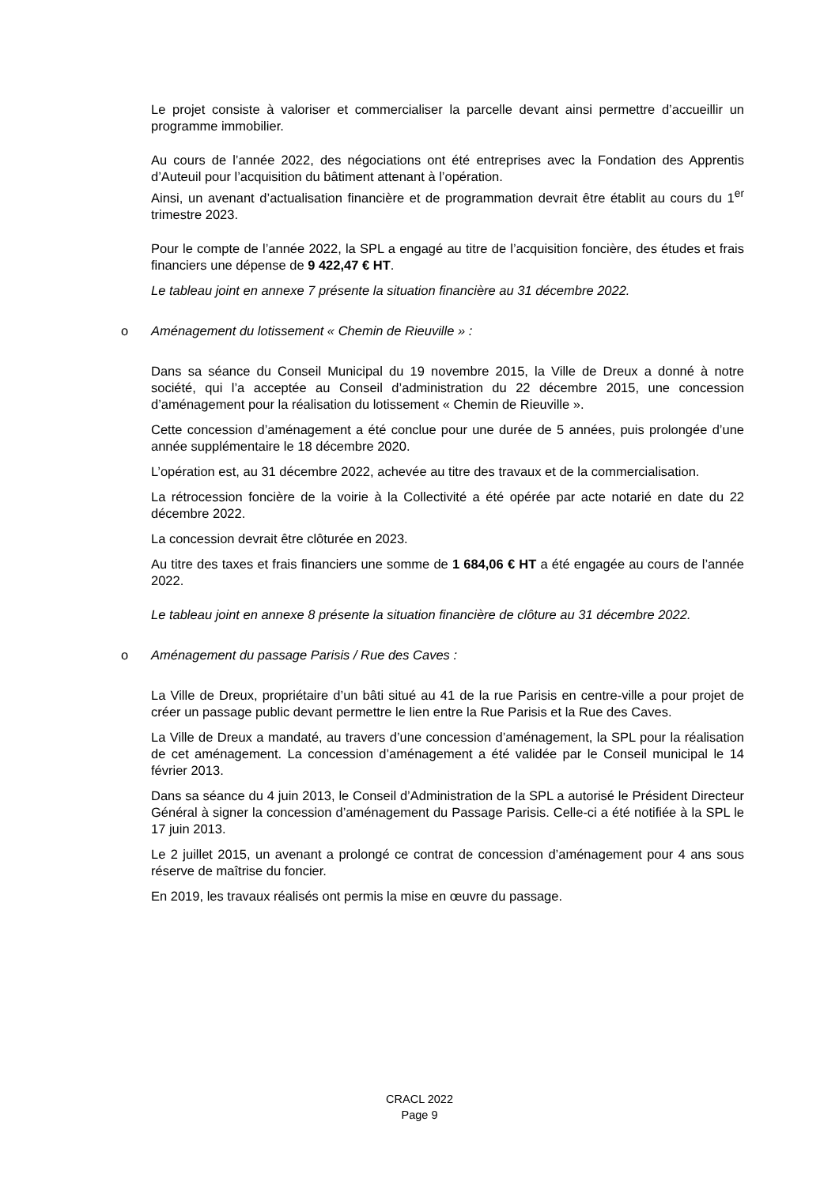Le projet consiste à valoriser et commercialiser la parcelle devant ainsi permettre d’accueillir un programme immobilier.
Au cours de l’année 2022, des négociations ont été entreprises avec la Fondation des Apprentis d’Auteuil pour l’acquisition du bâtiment attenant à l’opération.
Ainsi, un avenant d’actualisation financière et de programmation devrait être établit au cours du 1<sup>er</sup> trimestre 2023.
Pour le compte de l’année 2022, la SPL a engagé au titre de l’acquisition foncière, des études et frais financiers une dépense de 9 422,47 € HT.
Le tableau joint en annexe 7 présente la situation financière au 31 décembre 2022.
o Aménagement du lotissement « Chemin de Rieuville » :
Dans sa séance du Conseil Municipal du 19 novembre 2015, la Ville de Dreux a donné à notre société, qui l’a acceptée au Conseil d’administration du 22 décembre 2015, une concession d’aménagement pour la réalisation du lotissement « Chemin de Rieuville ».
Cette concession d’aménagement a été conclue pour une durée de 5 années, puis prolongée d’une année supplémentaire le 18 décembre 2020.
L’opération est, au 31 décembre 2022, achevée au titre des travaux et de la commercialisation.
La rétrocession foncière de la voirie à la Collectivité a été opérée par acte notarié en date du 22 décembre 2022.
La concession devrait être clôturée en 2023.
Au titre des taxes et frais financiers une somme de 1 684,06 € HT a été engagée au cours de l’année 2022.
Le tableau joint en annexe 8 présente la situation financière de clôture au 31 décembre 2022.
o Aménagement du passage Parisis / Rue des Caves :
La Ville de Dreux, propriétaire d’un bâti situé au 41 de la rue Parisis en centre-ville a pour projet de créer un passage public devant permettre le lien entre la Rue Parisis et la Rue des Caves.
La Ville de Dreux a mandaté, au travers d’une concession d’aménagement, la SPL pour la réalisation de cet aménagement. La concession d’aménagement a été validée par le Conseil municipal le 14 février 2013.
Dans sa séance du 4 juin 2013, le Conseil d’Administration de la SPL a autorisé le Président Directeur Général à signer la concession d’aménagement du Passage Parisis. Celle-ci a été notifiée à la SPL le 17 juin 2013.
Le 2 juillet 2015, un avenant a prolongé ce contrat de concession d’aménagement pour 4 ans sous réserve de maîtrise du foncier.
En 2019, les travaux réalisés ont permis la mise en œuvre du passage.
CRACL 2022
Page 9